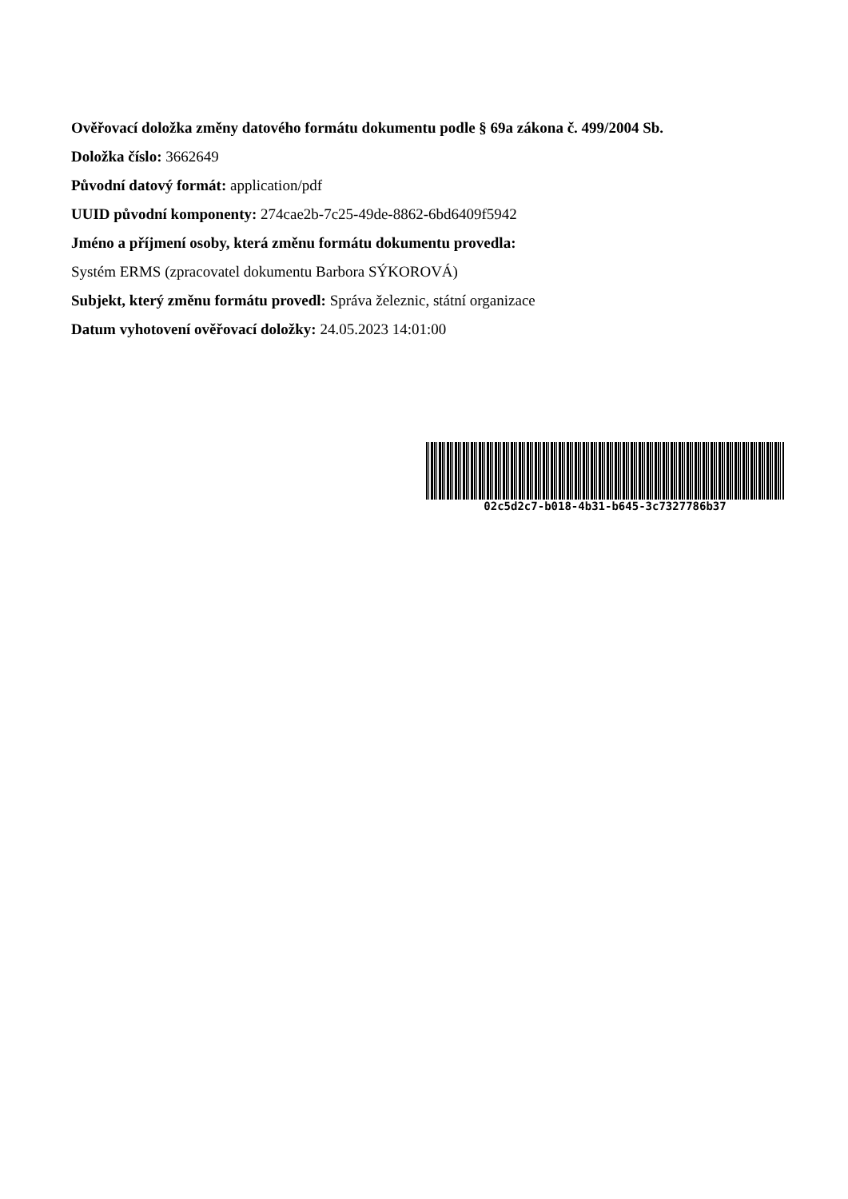Ověřovací doložka změny datového formátu dokumentu podle § 69a zákona č. 499/2004 Sb.
Doložka číslo: 3662649
Původní datový formát: application/pdf
UUID původní komponenty: 274cae2b-7c25-49de-8862-6bd6409f5942
Jméno a příjmení osoby, která změnu formátu dokumentu provedla:
Systém ERMS (zpracovatel dokumentu Barbora SÝKOROVÁ)
Subjekt, který změnu formátu provedl: Správa železnic, státní organizace
Datum vyhotovení ověřovací doložky: 24.05.2023 14:01:00
02c5d2c7-b018-4b31-b645-3c7327786b37